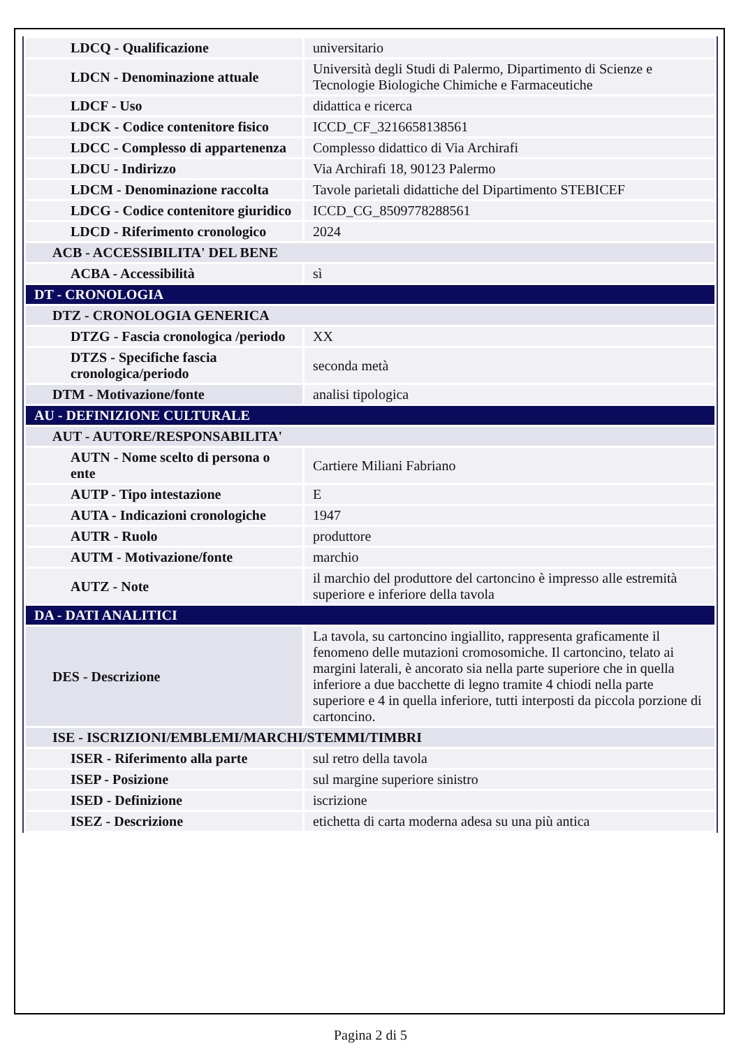| LDCQ - Qualificazione | universitario |
| LDCN - Denominazione attuale | Università degli Studi di Palermo, Dipartimento di Scienze e Tecnologie Biologiche Chimiche e Farmaceutiche |
| LDCF - Uso | didattica e ricerca |
| LDCK - Codice contenitore fisico | ICCD_CF_3216658138561 |
| LDCC - Complesso di appartenenza | Complesso didattico di Via Archirafi |
| LDCU - Indirizzo | Via Archirafi 18, 90123 Palermo |
| LDCM - Denominazione raccolta | Tavole parietali didattiche del Dipartimento STEBICEF |
| LDCG - Codice contenitore giuridico | ICCD_CG_8509778288561 |
| LDCD - Riferimento cronologico | 2024 |
| ACB - ACCESSIBILITA' DEL BENE | |
| ACBA - Accessibilità | sì |
| DT - CRONOLOGIA | |
| DTZ - CRONOLOGIA GENERICA | |
| DTZG - Fascia cronologica /periodo | XX |
| DTZS - Specifiche fascia cronologica/periodo | seconda metà |
| DTM - Motivazione/fonte | analisi tipologica |
| AU - DEFINIZIONE CULTURALE | |
| AUT - AUTORE/RESPONSABILITA' | |
| AUTN - Nome scelto di persona o ente | Cartiere Miliani Fabriano |
| AUTP - Tipo intestazione | E |
| AUTA - Indicazioni cronologiche | 1947 |
| AUTR - Ruolo | produttore |
| AUTM - Motivazione/fonte | marchio |
| AUTZ - Note | il marchio del produttore del cartoncino è impresso alle estremità superiore e inferiore della tavola |
| DA - DATI ANALITICI | |
| DES - Descrizione | La tavola, su cartoncino ingiallito, rappresenta graficamente il fenomeno delle mutazioni cromosomiche. Il cartoncino, telato ai margini laterali, è ancorato sia nella parte superiore che in quella inferiore a due bacchette di legno tramite 4 chiodi nella parte superiore e 4 in quella inferiore, tutti interposti da piccola porzione di cartoncino. |
| ISE - ISCRIZIONI/EMBLEMI/MARCHI/STEMMI/TIMBRI | |
| ISER - Riferimento alla parte | sul retro della tavola |
| ISEP - Posizione | sul margine superiore sinistro |
| ISED - Definizione | iscrizione |
| ISEZ - Descrizione | etichetta di carta moderna adesa su una più antica |
Pagina 2 di 5